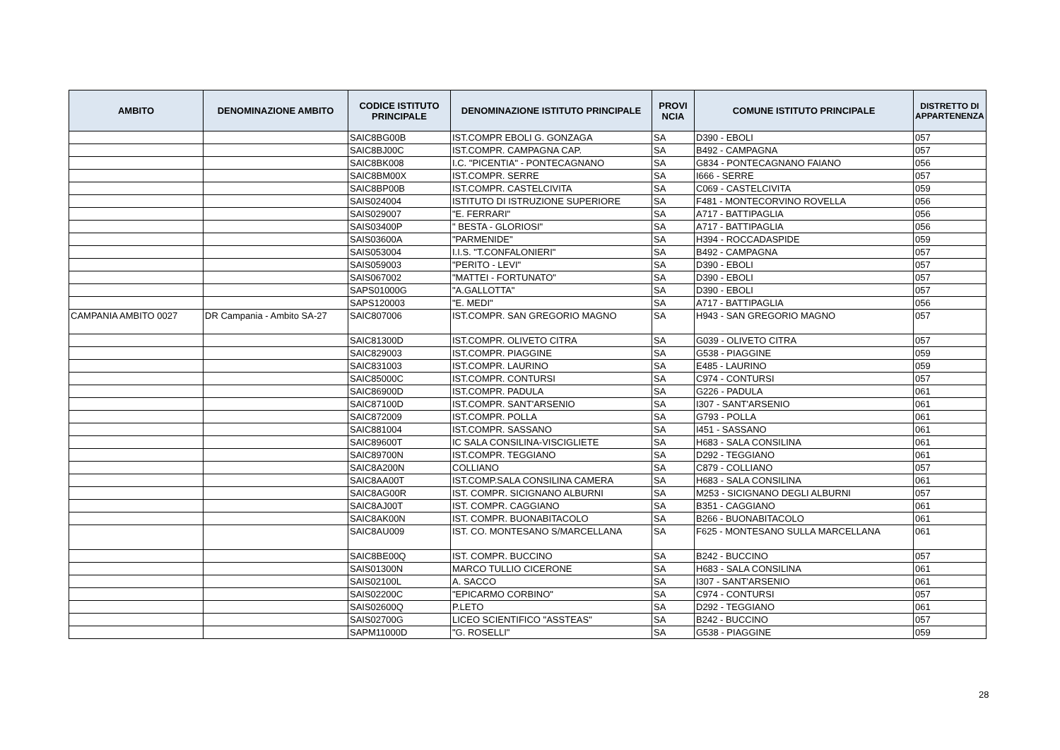| AMBITO | DENOMINAZIONE AMBITO | CODICE ISTITUTO PRINCIPALE | DENOMINAZIONE ISTITUTO PRINCIPALE | PROVI NCIA | COMUNE ISTITUTO PRINCIPALE | DISTRETTO DI APPARTENENZA |
| --- | --- | --- | --- | --- | --- | --- |
| | | SAIC8BG00B | IST.COMPR EBOLI G. GONZAGA | SA | D390 - EBOLI | 057 |
| | | SAIC8BJ00C | IST.COMPR. CAMPAGNA CAP. | SA | B492 - CAMPAGNA | 057 |
| | | SAIC8BK008 | I.C. "PICENTIA" - PONTECAGNANO | SA | G834 - PONTECAGNANO FAIANO | 056 |
| | | SAIC8BM00X | IST.COMPR. SERRE | SA | I666 - SERRE | 057 |
| | | SAIC8BP00B | IST.COMPR. CASTELCIVITA | SA | C069 - CASTELCIVITA | 059 |
| | | SAIS024004 | ISTITUTO DI ISTRUZIONE SUPERIORE | SA | F481 - MONTECORVINO ROVELLA | 056 |
| | | SAIS029007 | "E. FERRARI" | SA | A717 - BATTIPAGLIA | 056 |
| | | SAIS03400P | " BESTA - GLORIOSI" | SA | A717 - BATTIPAGLIA | 056 |
| | | SAIS03600A | "PARMENIDE" | SA | H394 - ROCCADASPIDE | 059 |
| | | SAIS053004 | I.I.S. "T.CONFALONIERI" | SA | B492 - CAMPAGNA | 057 |
| | | SAIS059003 | "PERITO - LEVI" | SA | D390 - EBOLI | 057 |
| | | SAIS067002 | "MATTEI - FORTUNATO" | SA | D390 - EBOLI | 057 |
| | | SAPS01000G | "A.GALLOTTA" | SA | D390 - EBOLI | 057 |
| | | SAPS120003 | "E. MEDI" | SA | A717 - BATTIPAGLIA | 056 |
| CAMPANIA AMBITO 0027 | DR Campania - Ambito SA-27 | SAIC807006 | IST.COMPR. SAN GREGORIO MAGNO | SA | H943 - SAN GREGORIO MAGNO | 057 |
| | | SAIC81300D | IST.COMPR. OLIVETO CITRA | SA | G039 - OLIVETO CITRA | 057 |
| | | SAIC829003 | IST.COMPR. PIAGGINE | SA | G538 - PIAGGINE | 059 |
| | | SAIC831003 | IST.COMPR. LAURINO | SA | E485 - LAURINO | 059 |
| | | SAIC85000C | IST.COMPR. CONTURSI | SA | C974 - CONTURSI | 057 |
| | | SAIC86900D | IST.COMPR. PADULA | SA | G226 - PADULA | 061 |
| | | SAIC87100D | IST.COMPR. SANT'ARSENIO | SA | I307 - SANT'ARSENIO | 061 |
| | | SAIC872009 | IST.COMPR. POLLA | SA | G793 - POLLA | 061 |
| | | SAIC881004 | IST.COMPR. SASSANO | SA | I451 - SASSANO | 061 |
| | | SAIC89600T | IC SALA CONSILINA-VISCIGLIETE | SA | H683 - SALA CONSILINA | 061 |
| | | SAIC89700N | IST.COMPR. TEGGIANO | SA | D292 - TEGGIANO | 061 |
| | | SAIC8A200N | COLLIANO | SA | C879 - COLLIANO | 057 |
| | | SAIC8AA00T | IST.COMP.SALA CONSILINA CAMERA | SA | H683 - SALA CONSILINA | 061 |
| | | SAIC8AG00R | IST. COMPR. SICIGNANO ALBURNI | SA | M253 - SICIGNANO DEGLI ALBURNI | 057 |
| | | SAIC8AJ00T | IST. COMPR. CAGGIANO | SA | B351 - CAGGIANO | 061 |
| | | SAIC8AK00N | IST. COMPR. BUONABITACOLO | SA | B266 - BUONABITACOLO | 061 |
| | | SAIC8AU009 | IST. CO. MONTESANO S/MARCELLANA | SA | F625 - MONTESANO SULLA MARCELLANA | 061 |
| | | SAIC8BE00Q | IST. COMPR. BUCCINO | SA | B242 - BUCCINO | 057 |
| | | SAIS01300N | MARCO TULLIO CICERONE | SA | H683 - SALA CONSILINA | 061 |
| | | SAIS02100L | A. SACCO | SA | I307 - SANT'ARSENIO | 061 |
| | | SAIS02200C | "EPICARMO CORBINO" | SA | C974 - CONTURSI | 057 |
| | | SAIS02600Q | P.LETO | SA | D292 - TEGGIANO | 061 |
| | | SAIS02700G | LICEO SCIENTIFICO "ASSTEAS" | SA | B242 - BUCCINO | 057 |
| | | SAPM11000D | "G. ROSELLI" | SA | G538 - PIAGGINE | 059 |
28